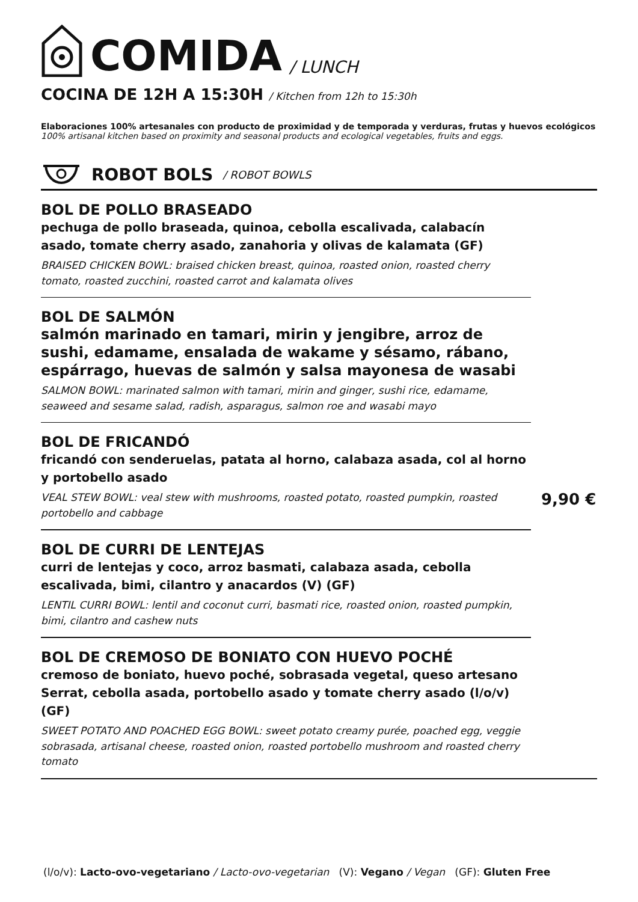COMIDA / LUNCH
COCINA DE 12H A 15:30H / Kitchen from 12h to 15:30h
Elaboraciones 100% artesanales con producto de proximidad y de temporada y verduras, frutas y huevos ecológicos
100% artisanal kitchen based on proximity and seasonal products and ecological vegetables, fruits and eggs.
ROBOT BOLS / ROBOT BOWLS
BOL DE POLLO BRASEADO
pechuga de pollo braseada, quinoa, cebolla escalivada, calabacín asado, tomate cherry asado, zanahoria y olivas de kalamata (GF)
BRAISED CHICKEN BOWL: braised chicken breast, quinoa, roasted onion, roasted cherry tomato, roasted zucchini, roasted carrot and kalamata olives
BOL DE SALMÓN
salmón marinado en tamari, mirin y jengibre, arroz de sushi, edamame, ensalada de wakame y sésamo, rábano, espárrago, huevas de salmón y salsa mayonesa de wasabi
SALMON BOWL: marinated salmon with tamari, mirin and ginger, sushi rice, edamame, seaweed and sesame salad, radish, asparagus, salmon roe and wasabi mayo
BOL DE FRICANDÓ
fricandó con senderuelas, patata al horno, calabaza asada, col al horno y portobello asado
VEAL STEW BOWL: veal stew with mushrooms, roasted potato, roasted pumpkin, roasted portobello and cabbage
BOL DE CURRI DE LENTEJAS
curri de lentejas y coco, arroz basmati, calabaza asada, cebolla escalivada, bimi, cilantro y anacardos (V) (GF)
LENTIL CURRI BOWL: lentil and coconut curri, basmati rice, roasted onion, roasted pumpkin, bimi, cilantro and cashew nuts
BOL DE CREMOSO DE BONIATO CON HUEVO POCHÉ
cremoso de boniato, huevo poché, sobrasada vegetal, queso artesano Serrat, cebolla asada, portobello asado y tomate cherry asado (l/o/v) (GF)
SWEET POTATO AND POACHED EGG BOWL: sweet potato creamy purée, poached egg, veggie sobrasada, artisanal cheese, roasted onion, roasted portobello mushroom and roasted cherry tomato
9,90 €
(l/o/v): Lacto-ovo-vegetariano / Lacto-ovo-vegetarian (V): Vegano / Vegan (GF): Gluten Free